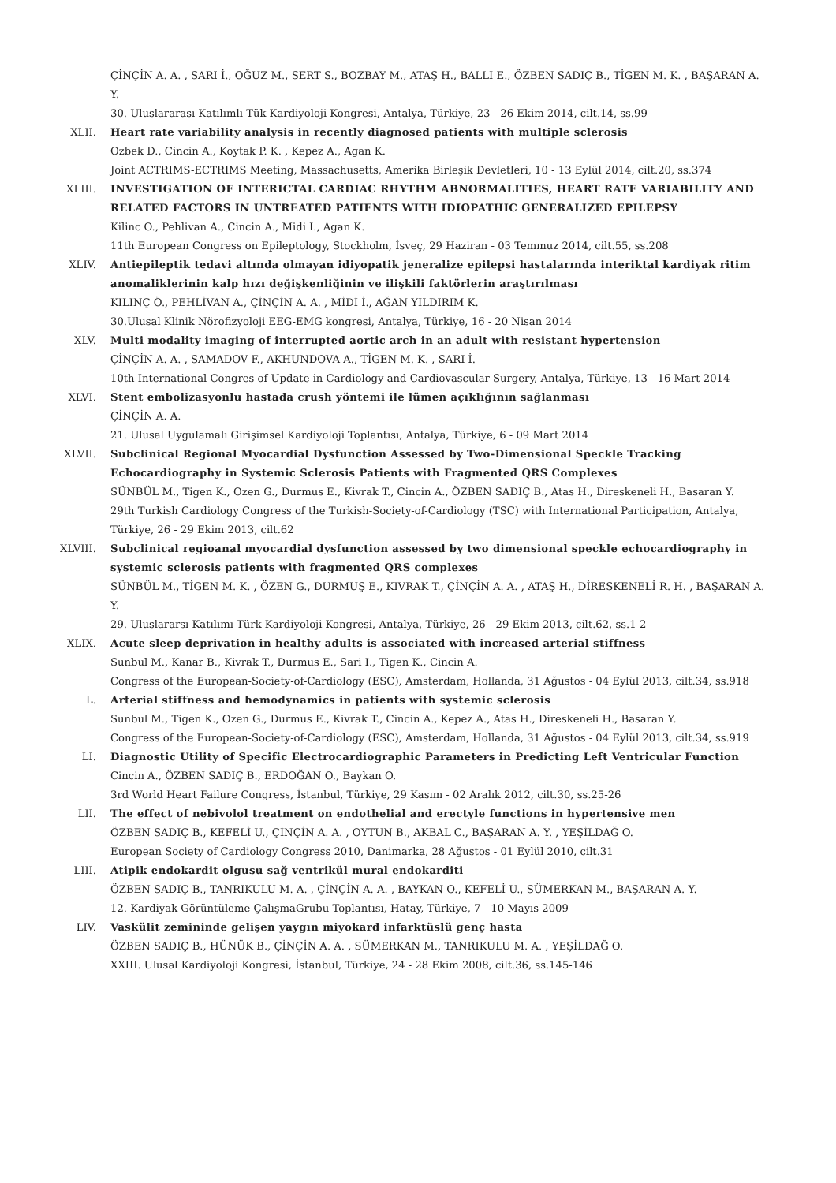ÇİNÇİN A. A. , SARI İ., OĞUZ M., SERT S., BOZBAY M., ATAŞ H., BALLI E., ÖZBEN SADIÇ B., TİGEN M. K. , BAŞARAN A. Y.
30. Uluslararası Katılımlı Tük Kardiyoloji Kongresi, Antalya, Türkiye, 23 - 26 Ekim 2014, cilt.14, ss.99
XLII.
Heart rate variability analysis in recently diagnosed patients with multiple sclerosis
Ozbek D., Cincin A., Koytak P. K. , Kepez A., Agan K.
Joint ACTRIMS-ECTRIMS Meeting, Massachusetts, Amerika Birleşik Devletleri, 10 - 13 Eylül 2014, cilt.20, ss.374
XLIII.
INVESTIGATION OF INTERICTAL CARDIAC RHYTHM ABNORMALITIES, HEART RATE VARIABILITY AND RELATED FACTORS IN UNTREATED PATIENTS WITH IDIOPATHIC GENERALIZED EPILEPSY
Kilinc O., Pehlivan A., Cincin A., Midi I., Agan K.
11th European Congress on Epileptology, Stockholm, İsveç, 29 Haziran - 03 Temmuz 2014, cilt.55, ss.208
XLIV.
Antiepileptik tedavi altında olmayan idiyopatik jeneralize epilepsi hastalarında interiktal kardiyak ritim anomaliklerinin kalp hızı değişkenliğinin ve ilişkili faktörlerin araştırılması
KILINÇ Ö., PEHLİVAN A., ÇİNÇİN A. A. , MİDİ İ., AĞAN YILDIRIM K.
30.Ulusal Klinik Nörofizyoloji EEG-EMG kongresi, Antalya, Türkiye, 16 - 20 Nisan 2014
XLV.
Multi modality imaging of interrupted aortic arch in an adult with resistant hypertension
ÇİNÇİN A. A. , SAMADOV F., AKHUNDOVA A., TİGEN M. K. , SARI İ.
10th International Congres of Update in Cardiology and Cardiovascular Surgery, Antalya, Türkiye, 13 - 16 Mart 2014
XLVI.
Stent embolizasyonlu hastada crush yöntemi ile lümen açıklığının sağlanması
ÇİNÇİN A. A.
21. Ulusal Uygulamalı Girişimsel Kardiyoloji Toplantısı, Antalya, Türkiye, 6 - 09 Mart 2014
XLVII.
Subclinical Regional Myocardial Dysfunction Assessed by Two-Dimensional Speckle Tracking Echocardiography in Systemic Sclerosis Patients with Fragmented QRS Complexes
SÜNBÜL M., Tigen K., Ozen G., Durmus E., Kivrak T., Cincin A., ÖZBEN SADIÇ B., Atas H., Direskeneli H., Basaran Y.
29th Turkish Cardiology Congress of the Turkish-Society-of-Cardiology (TSC) with International Participation, Antalya, Türkiye, 26 - 29 Ekim 2013, cilt.62
XLVIII.
Subclinical regioanal myocardial dysfunction assessed by two dimensional speckle echocardiography in systemic sclerosis patients with fragmented QRS complexes
SÜNBÜL M., TİGEN M. K. , ÖZEN G., DURMUŞ E., KIVRAK T., ÇİNÇİN A. A. , ATAŞ H., DİRESKENELİ R. H. , BAŞARAN A. Y.
29. Uluslararsı Katılımı Türk Kardiyoloji Kongresi, Antalya, Türkiye, 26 - 29 Ekim 2013, cilt.62, ss.1-2
XLIX.
Acute sleep deprivation in healthy adults is associated with increased arterial stiffness
Sunbul M., Kanar B., Kivrak T., Durmus E., Sari I., Tigen K., Cincin A.
Congress of the European-Society-of-Cardiology (ESC), Amsterdam, Hollanda, 31 Ağustos - 04 Eylül 2013, cilt.34, ss.918
L.
Arterial stiffness and hemodynamics in patients with systemic sclerosis
Sunbul M., Tigen K., Ozen G., Durmus E., Kivrak T., Cincin A., Kepez A., Atas H., Direskeneli H., Basaran Y.
Congress of the European-Society-of-Cardiology (ESC), Amsterdam, Hollanda, 31 Ağustos - 04 Eylül 2013, cilt.34, ss.919
LI.
Diagnostic Utility of Specific Electrocardiographic Parameters in Predicting Left Ventricular Function
Cincin A., ÖZBEN SADIÇ B., ERDOĞAN O., Baykan O.
3rd World Heart Failure Congress, İstanbul, Türkiye, 29 Kasım - 02 Aralık 2012, cilt.30, ss.25-26
LII.
The effect of nebivolol treatment on endothelial and erectyle functions in hypertensive men
ÖZBEN SADIÇ B., KEFELİ U., ÇİNÇİN A. A. , OYTUN B., AKBAL C., BAŞARAN A. Y. , YEŞİLDAĞ O.
European Society of Cardiology Congress 2010, Danimarka, 28 Ağustos - 01 Eylül 2010, cilt.31
LIII.
Atipik endokardit olgusu sağ ventrikül mural endokarditi
ÖZBEN SADIÇ B., TANRIKULU M. A. , ÇİNÇİN A. A. , BAYKAN O., KEFELİ U., SÜMERKAN M., BAŞARAN A. Y.
12. Kardiyak Görüntüleme ÇalışmaGrubu Toplantısı, Hatay, Türkiye, 7 - 10 Mayıs 2009
LIV.
Vaskülit zemininde gelişen yaygın miyokard infarktüslü genç hasta
ÖZBEN SADIÇ B., HÜNÜK B., ÇİNÇİN A. A. , SÜMERKAN M., TANRIKULU M. A. , YEŞİLDAĞ O.
XXIII. Ulusal Kardiyoloji Kongresi, İstanbul, Türkiye, 24 - 28 Ekim 2008, cilt.36, ss.145-146